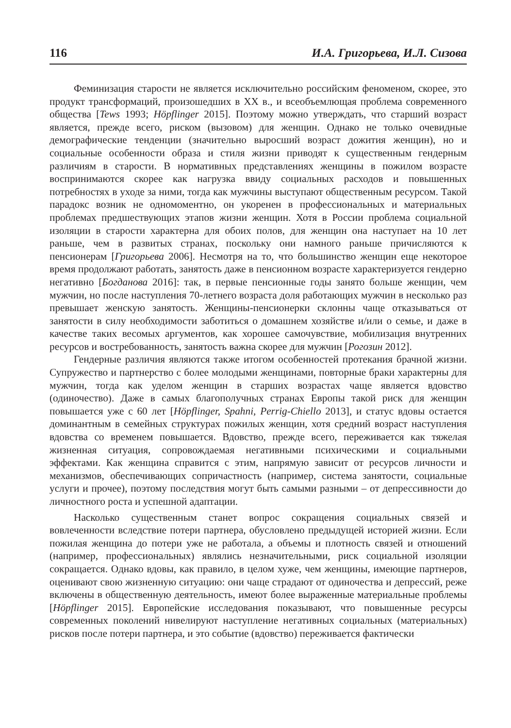116 И.А. Григорьева, И.Л. Сизова
Феминизация старости не является исключительно российским феноменом, скорее, это продукт трансформаций, произошедших в XX в., и всеобъемлющая проблема современного общества [Tews 1993; Höpflinger 2015]. Поэтому можно утверждать, что старший возраст является, прежде всего, риском (вызовом) для женщин. Однако не только очевидные демографические тенденции (значительно выросший возраст дожития женщин), но и социальные особенности образа и стиля жизни приводят к существенным гендерным различиям в старости. В нормативных представлениях женщины в пожилом возрасте воспринимаются скорее как нагрузка ввиду социальных расходов и повышенных потребностях в уходе за ними, тогда как мужчины выступают общественным ресурсом. Такой парадокс возник не одномоментно, он укоренен в профессиональных и материальных проблемах предшествующих этапов жизни женщин. Хотя в России проблема социальной изоляции в старости характерна для обоих полов, для женщин она наступает на 10 лет раньше, чем в развитых странах, поскольку они намного раньше причисляются к пенсионерам [Григорьева 2006]. Несмотря на то, что большинство женщин еще некоторое время продолжают работать, занятость даже в пенсионном возрасте характеризуется гендерно негативно [Богданова 2016]: так, в первые пенсионные годы занято больше женщин, чем мужчин, но после наступления 70-летнего возраста доля работающих мужчин в несколько раз превышает женскую занятость. Женщины-пенсионерки склонны чаще отказываться от занятости в силу необходимости заботиться о домашнем хозяйстве и/или о семье, и даже в качестве таких весомых аргументов, как хорошее самочувствие, мобилизация внутренних ресурсов и востребованность, занятость важна скорее для мужчин [Рогозин 2012].
Гендерные различия являются также итогом особенностей протекания брачной жизни. Супружество и партнерство с более молодыми женщинами, повторные браки характерны для мужчин, тогда как уделом женщин в старших возрастах чаще является вдовство (одиночество). Даже в самых благополучных странах Европы такой риск для женщин повышается уже с 60 лет [Höpflinger, Spahni, Perrig-Chiello 2013], и статус вдовы остается доминантным в семейных структурах пожилых женщин, хотя средний возраст наступления вдовства со временем повышается. Вдовство, прежде всего, переживается как тяжелая жизненная ситуация, сопровождаемая негативными психическими и социальными эффектами. Как женщина справится с этим, напрямую зависит от ресурсов личности и механизмов, обеспечивающих сопричастность (например, система занятости, социальные услуги и прочее), поэтому последствия могут быть самыми разными – от депрессивности до личностного роста и успешной адаптации.
Насколько существенным станет вопрос сокращения социальных связей и вовлеченности вследствие потери партнера, обусловлено предыдущей историей жизни. Если пожилая женщина до потери уже не работала, а объемы и плотность связей и отношений (например, профессиональных) являлись незначительными, риск социальной изоляции сокращается. Однако вдовы, как правило, в целом хуже, чем женщины, имеющие партнеров, оценивают свою жизненную ситуацию: они чаще страдают от одиночества и депрессий, реже включены в общественную деятельность, имеют более выраженные материальные проблемы [Höpflinger 2015]. Европейские исследования показывают, что повышенные ресурсы современных поколений нивелируют наступление негативных социальных (материальных) рисков после потери партнера, и это событие (вдовство) переживается фактически